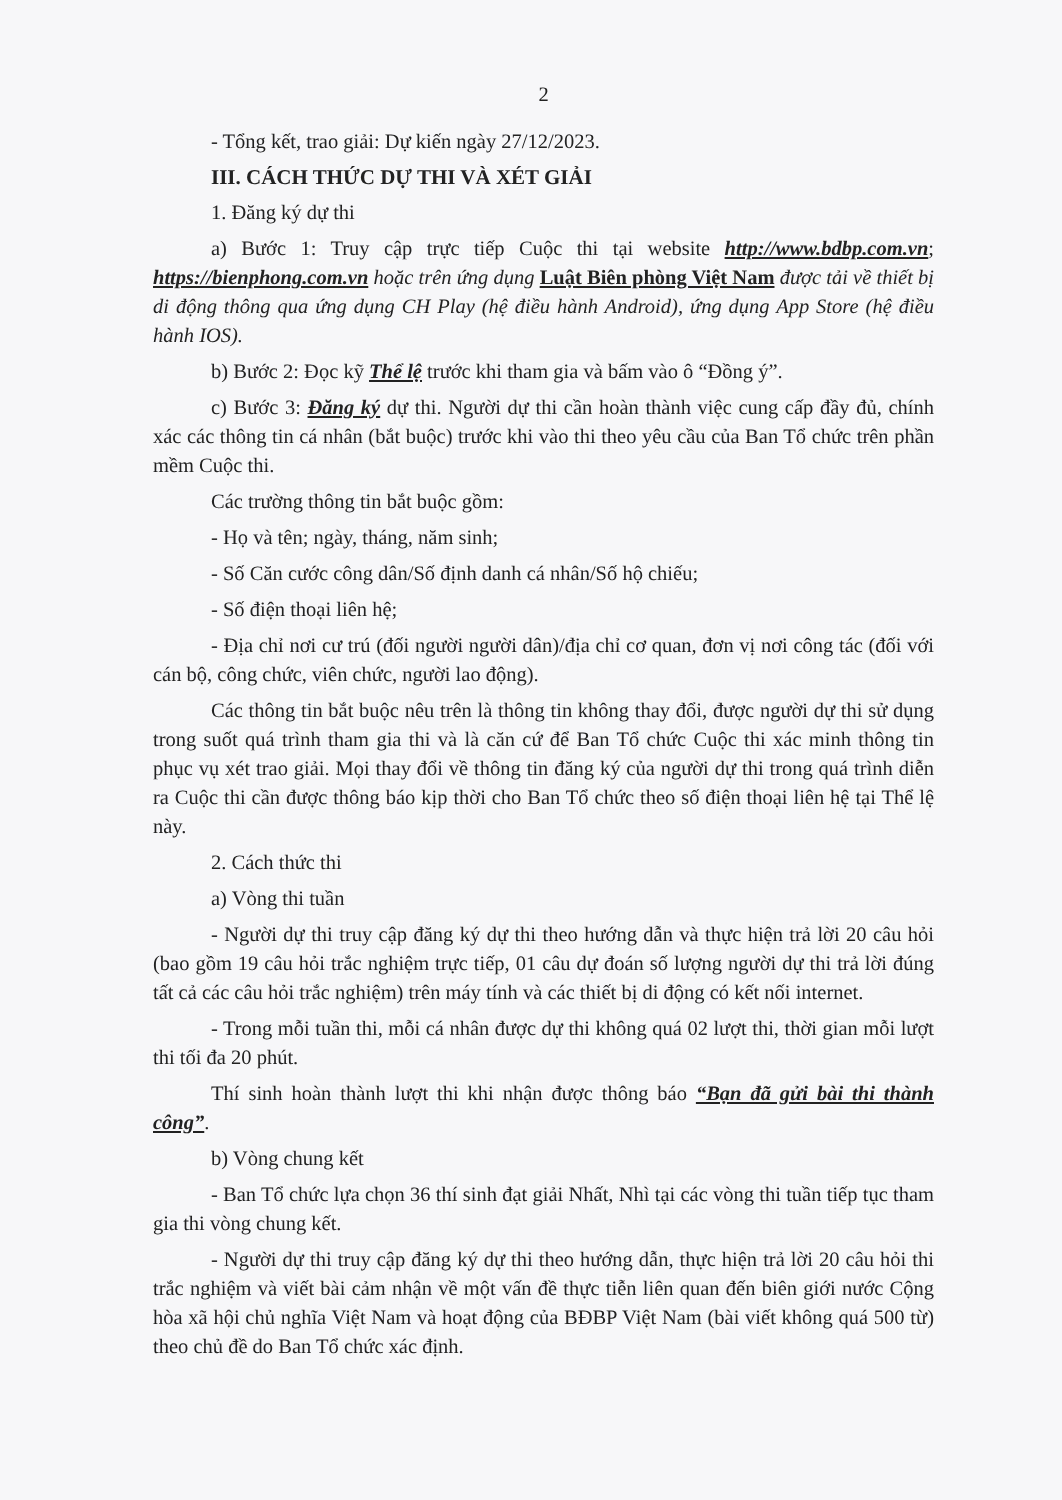2
- Tổng kết, trao giải: Dự kiến ngày 27/12/2023.
III. CÁCH THỨC DỰ THI VÀ XÉT GIẢI
1. Đăng ký dự thi
a) Bước 1: Truy cập trực tiếp Cuộc thi tại website http://www.bdbp.com.vn; https://bienphong.com.vn hoặc trên ứng dụng Luật Biên phòng Việt Nam được tải về thiết bị di động thông qua ứng dụng CH Play (hệ điều hành Android), ứng dụng App Store (hệ điều hành IOS).
b) Bước 2: Đọc kỹ Thể lệ trước khi tham gia và bấm vào ô “Đồng ý”.
c) Bước 3: Đăng ký dự thi. Người dự thi cần hoàn thành việc cung cấp đầy đủ, chính xác các thông tin cá nhân (bắt buộc) trước khi vào thi theo yêu cầu của Ban Tổ chức trên phần mềm Cuộc thi.
Các trường thông tin bắt buộc gồm:
- Họ và tên; ngày, tháng, năm sinh;
- Số Căn cước công dân/Số định danh cá nhân/Số hộ chiếu;
- Số điện thoại liên hệ;
- Địa chỉ nơi cư trú (đối người người dân)/địa chỉ cơ quan, đơn vị nơi công tác (đối với cán bộ, công chức, viên chức, người lao động).
Các thông tin bắt buộc nêu trên là thông tin không thay đổi, được người dự thi sử dụng trong suốt quá trình tham gia thi và là căn cứ để Ban Tổ chức Cuộc thi xác minh thông tin phục vụ xét trao giải. Mọi thay đổi về thông tin đăng ký của người dự thi trong quá trình diễn ra Cuộc thi cần được thông báo kịp thời cho Ban Tổ chức theo số điện thoại liên hệ tại Thể lệ này.
2. Cách thức thi
a) Vòng thi tuần
- Người dự thi truy cập đăng ký dự thi theo hướng dẫn và thực hiện trả lời 20 câu hỏi (bao gồm 19 câu hỏi trắc nghiệm trực tiếp, 01 câu dự đoán số lượng người dự thi trả lời đúng tất cả các câu hỏi trắc nghiệm) trên máy tính và các thiết bị di động có kết nối internet.
- Trong mỗi tuần thi, mỗi cá nhân được dự thi không quá 02 lượt thi, thời gian mỗi lượt thi tối đa 20 phút.
Thí sinh hoàn thành lượt thi khi nhận được thông báo “Bạn đã gửi bài thi thành công”.
b) Vòng chung kết
- Ban Tổ chức lựa chọn 36 thí sinh đạt giải Nhất, Nhì tại các vòng thi tuần tiếp tục tham gia thi vòng chung kết.
- Người dự thi truy cập đăng ký dự thi theo hướng dẫn, thực hiện trả lời 20 câu hỏi thi trắc nghiệm và viết bài cảm nhận về một vấn đề thực tiễn liên quan đến biên giới nước Cộng hòa xã hội chủ nghĩa Việt Nam và hoạt động của BĐBP Việt Nam (bài viết không quá 500 từ) theo chủ đề do Ban Tổ chức xác định.